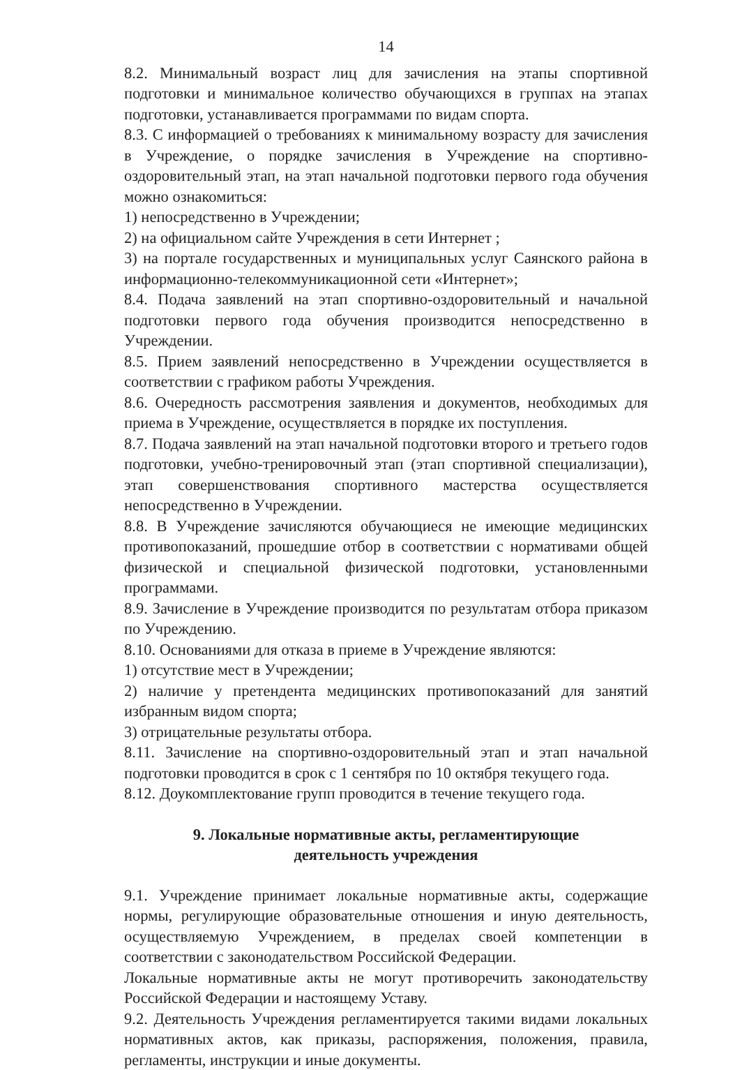14
8.2. Минимальный возраст лиц для зачисления на этапы спортивной подготовки и минимальное количество обучающихся в группах на этапах подготовки, устанавливается программами по видам спорта.
8.3. С информацией о требованиях к минимальному возрасту для зачисления в Учреждение, о порядке зачисления в Учреждение на спортивно-оздоровительный этап, на этап начальной подготовки первого года обучения можно ознакомиться:
1) непосредственно в Учреждении;
2) на официальном сайте Учреждения в сети Интернет ;
3) на портале государственных и муниципальных услуг Саянского района в информационно-телекоммуникационной сети «Интернет»;
8.4. Подача заявлений на этап спортивно-оздоровительный и начальной подготовки первого года обучения производится непосредственно в Учреждении.
8.5. Прием заявлений непосредственно в Учреждении осуществляется в соответствии с графиком работы Учреждения.
8.6. Очередность рассмотрения заявления и документов, необходимых для приема в Учреждение, осуществляется в порядке их поступления.
8.7. Подача заявлений на этап начальной подготовки второго и третьего годов подготовки, учебно-тренировочный этап (этап спортивной специализации), этап совершенствования спортивного мастерства осуществляется непосредственно в Учреждении.
8.8. В Учреждение зачисляются обучающиеся не имеющие медицинских противопоказаний, прошедшие отбор в соответствии с нормативами общей физической и специальной физической подготовки, установленными программами.
8.9. Зачисление в Учреждение производится по результатам отбора приказом по Учреждению.
8.10. Основаниями для отказа в приеме в Учреждение являются:
1) отсутствие мест в Учреждении;
2) наличие у претендента медицинских противопоказаний для занятий избранным видом спорта;
3) отрицательные результаты отбора.
8.11. Зачисление на спортивно-оздоровительный этап и этап начальной подготовки проводится в срок с 1 сентября по 10 октября текущего года.
8.12. Доукомплектование групп проводится в течение текущего года.
9. Локальные нормативные акты, регламентирующие
деятельность учреждения
9.1. Учреждение принимает локальные нормативные акты, содержащие нормы, регулирующие образовательные отношения и иную деятельность, осуществляемую Учреждением, в пределах своей компетенции в соответствии с законодательством Российской Федерации.
Локальные нормативные акты не могут противоречить законодательству Российской Федерации и настоящему Уставу.
9.2. Деятельность Учреждения регламентируется такими видами локальных нормативных актов, как приказы, распоряжения, положения, правила, регламенты, инструкции и иные документы.